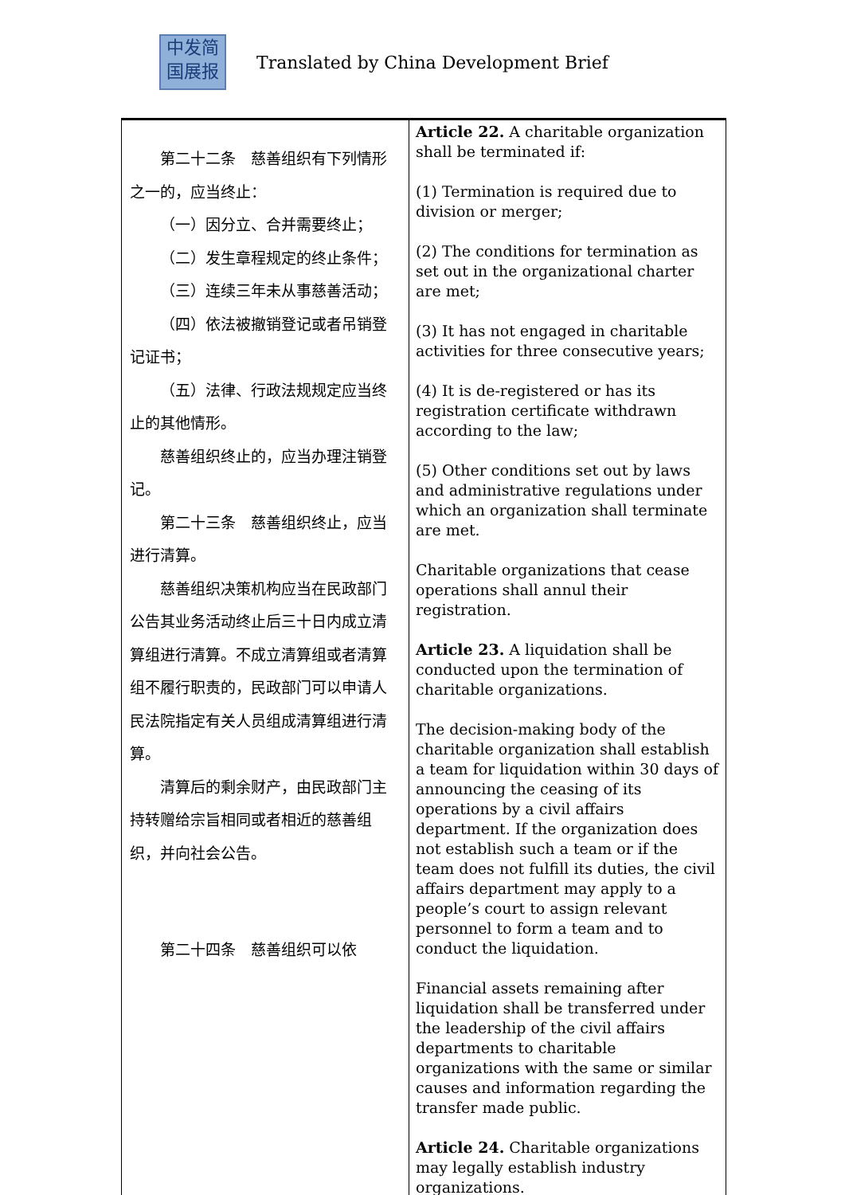中发简
国展报
Translated by China Development Brief
| 第二十二条 慈善组织有下列情形之一的，应当终止： （一）因分立、合并需要终止； （二）发生章程规定的终止条件； （三）连续三年未从事慈善活动； （四）依法被撤销登记或者吊销登记证书； （五）法律、行政法规规定应当终止的其他情形。 慈善组织终止的，应当办理注销登记。 第二十三条 慈善组织终止，应当进行清算。 慈善组织决策机构应当在民政部门公告其业务活动终止后三十日内成立清算组进行清算。不成立清算组或者清算组不履行职责的，民政部门可以申请人民法院指定有关人员组成清算组进行清算。 清算后的剩余财产，由民政部门主持转赠给宗旨相同或者相近的慈善组织，并向社会公告。 第二十四条 慈善组织可以依 | Article 22. A charitable organization shall be terminated if: (1) Termination is required due to division or merger; (2) The conditions for termination as set out in the organizational charter are met; (3) It has not engaged in charitable activities for three consecutive years; (4) It is de-registered or has its registration certificate withdrawn according to the law; (5) Other conditions set out by laws and administrative regulations under which an organization shall terminate are met. Charitable organizations that cease operations shall annul their registration. Article 23. A liquidation shall be conducted upon the termination of charitable organizations. The decision-making body of the charitable organization shall establish a team for liquidation within 30 days of announcing the ceasing of its operations by a civil affairs department. If the organization does not establish such a team or if the team does not fulfill its duties, the civil affairs department may apply to a people’s court to assign relevant personnel to form a team and to conduct the liquidation. Financial assets remaining after liquidation shall be transferred under the leadership of the civil affairs departments to charitable organizations with the same or similar causes and information regarding the transfer made public. Article 24. Charitable organizations may legally establish industry organizations. |